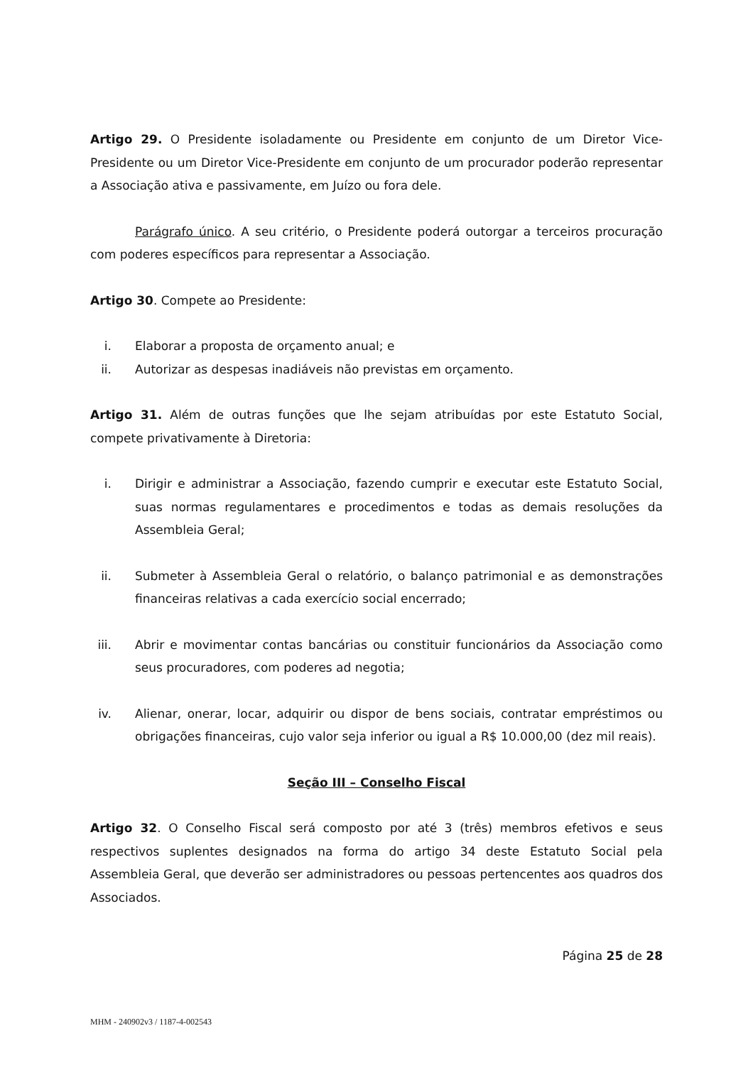Artigo 29. O Presidente isoladamente ou Presidente em conjunto de um Diretor Vice-Presidente ou um Diretor Vice-Presidente em conjunto de um procurador poderão representar a Associação ativa e passivamente, em Juízo ou fora dele.
Parágrafo único. A seu critério, o Presidente poderá outorgar a terceiros procuração com poderes específicos para representar a Associação.
Artigo 30. Compete ao Presidente:
i. Elaborar a proposta de orçamento anual; e
ii. Autorizar as despesas inadiáveis não previstas em orçamento.
Artigo 31. Além de outras funções que lhe sejam atribuídas por este Estatuto Social, compete privativamente à Diretoria:
i. Dirigir e administrar a Associação, fazendo cumprir e executar este Estatuto Social, suas normas regulamentares e procedimentos e todas as demais resoluções da Assembleia Geral;
ii. Submeter à Assembleia Geral o relatório, o balanço patrimonial e as demonstrações financeiras relativas a cada exercício social encerrado;
iii. Abrir e movimentar contas bancárias ou constituir funcionários da Associação como seus procuradores, com poderes ad negotia;
iv. Alienar, onerar, locar, adquirir ou dispor de bens sociais, contratar empréstimos ou obrigações financeiras, cujo valor seja inferior ou igual a R$ 10.000,00 (dez mil reais).
Seção III – Conselho Fiscal
Artigo 32. O Conselho Fiscal será composto por até 3 (três) membros efetivos e seus respectivos suplentes designados na forma do artigo 34 deste Estatuto Social pela Assembleia Geral, que deverão ser administradores ou pessoas pertencentes aos quadros dos Associados.
Página 25 de 28
MHM - 240902v3 / 1187-4-002543